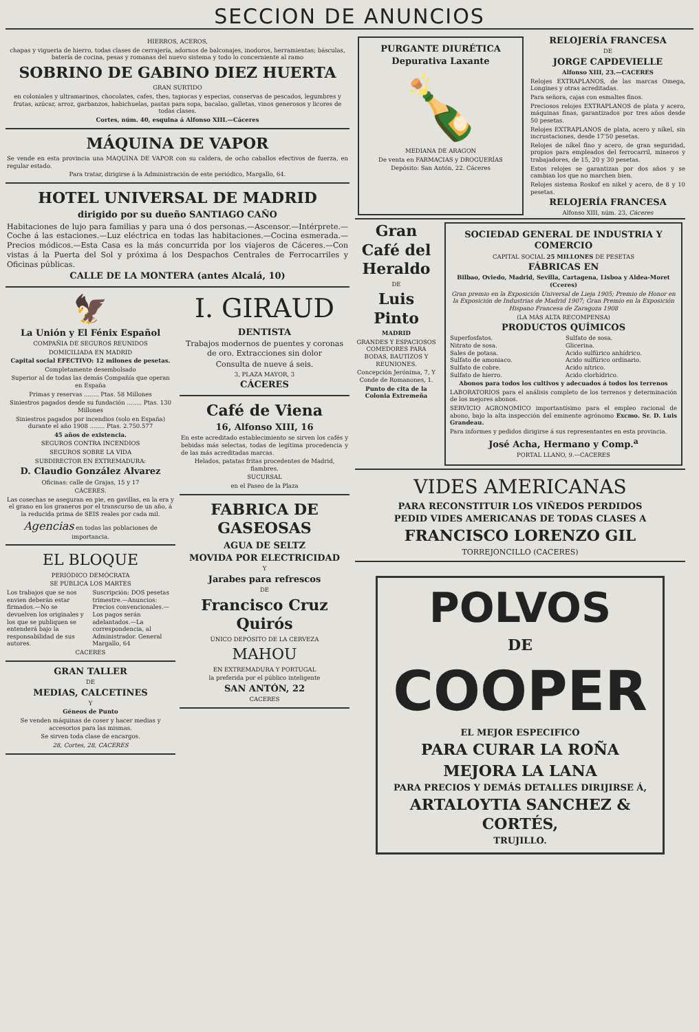SECCION DE ANUNCIOS
HIERROS, ACEROS,
chapas y vigueria de hierro, todas clases de cerrajería, adornos de balconajes, inodoros, herramientas; básculas, batería de cocina, pesas y romanas del nuevo sistema y todo lo concerniente al ramo
SOBRINO DE GABINO DIEZ HUERTA
GRAN SURTIDO
en coloniales y ultramarinos, chocolates, cafes, thes, tapiocas y especias, conservas de pescados, legumbres y frutas, azúcar, arroz, garbanzos, habichuelas, pastas para sopa, bacalao, galletas, vinos generosos y licores de todas clases.
Cortes, núm. 40, esquina á Alfonso XIII.—Cáceres
MÁQUINA DE VAPOR
Se vende en esta provincia una MAQUINA DE VAPOR con su caldera, de ocho caballos efectivos de fuerza, en regular estado.
Para tratar, dirigirse á la Administración de este periódico, Margallo, 64.
HOTEL UNIVERSAL DE MADRID
dirigido por su dueño SANTIAGO CAÑO
Habitaciones de lujo para familias y para una ó dos personas.—Ascensor.—Intérprete.—Coche á las estaciones.—Luz eléctrica en todas las habitaciones.—Cocina esmerada.—Precios módicos.—Esta Casa es la más concurrida por los viajeros de Cáceres.—Con vistas á la Puerta del Sol y próxima á los Despachos Centrales de Ferrocarriles y Oficinas públicas.
CALLE DE LA MONTERA (antes Alcalá, 10)
🦅
La Unión y El Fénix Español
COMPAÑIA DE SEGUROS REUNIDOS
DOMICILIADA EN MADRID
Capital social EFECTIVO: 12 milones de pesetas.
Completamente desembolsado
Superior al de todas las demás Compañía que operan en España
Primas y reservas ........ Ptas. 58 Millones
Siniestros pagados desde su fundación ........ Ptas. 130 Millones
Siniestros pagados por incendios (solo en España) durante el año 1908 ........ Ptas. 2.750.577
45 años de existencia.
SEGUROS CONTRA INCENDIOS
SEGUROS SOBRE LA VIDA
SUBDIRECTOR EN EXTREMADURA:
D. Claudio González Alvarez
Oficinas: calle de Grajas, 15 y 17
CÁCERES.
Las cosechas se aseguran en pie, en gavillas, en la era y el grano en los graneros por el transcurso de un año, á la reducida prima de SEIS reales por cada mil.
Agencias en todas las poblaciones de importancia.
EL BLOQUE
PERIÓDICO DEMÓCRATA
SE PUBLICA LOS MARTES
Los trabajos que se nos envien deberán estar firmados.—No se devuelven los originales y los que se publiquen se entenderá bajo la responsabilidad de sus autores.
Suscripción: DOS pesetas trimestre.—Anuncios: Precios convencionales.—Los pagos serán adelantados.—La correspondencia, al Administrador. General Margallo, 64
CACERES
GRAN TALLER
DE
MEDIAS, CALCETINES
Y
Géneos de Punto
Se venden máquinas de coser y hacer medias y accesorios para las mismas.
Se sirven toda clase de encargos.
28, Cortes, 28, CACERES
I. GIRAUD
DENTISTA
Trabajos modernos de puentes y coronas de oro. Extracciones sin dolor
Consulta de nueve á seis.
3, PLAZA MAYOR, 3
CÁCERES
Café de Viena
16, Alfonso XIII, 16
En este acreditado establecimiento se sirven los cafés y bebidas más selectas, todas de legítima procedencia y de las más acreditadas marcas.
Helados, patatas fritas procedentes de Madrid, fiambres.
SUCURSAL
en el Paseo de la Plaza
FABRICA DE GASEOSAS
AGUA DE SELTZ
MOVIDA POR ELECTRICIDAD
Y
Jarabes para refrescos
DE
Francisco Cruz Quirós
ÚNICO DEPÓSITO DE LA CERVEZA
MAHOU
EN EXTREMADURA Y PORTUGAL
la preferida por el público inteligente
SAN ANTÓN, 22
CACERES
PURGANTE DIURÉTICA
Depurativa Laxante
🍾
MEDIANA DE ARAGON
De venta en FARMACIAS y DROGUERÍAS
Depósito: San Antón, 22. Cáceres
RELOJERÍA FRANCESA
DE
JORGE CAPDEVIELLE
Alfonso XIII, 23.—CACERES
Relojes EXTRAPLANOS, de las marcas Omega, Longines y otras acreditadas.
Para señora, cajas con esmaltes finos.
Preciosos relojes EXTRAPLANOS de plata y acero, máquinas finas, garantizados por tres años desde 50 pesetas.
Relojes EXTRAPLANOS de plata, acero y níkel, sin incrustaciones, desde 17'50 pesetas.
Relojes de níkel fino y acero, de gran seguridad, propios para empleados del ferrocarril, mineros y trabajadores, de 15, 20 y 30 pesetas.
Estos relojes se garantizan por dos años y se cambian los que no marchen bien.
Relojes sistema Roskof en nikel y acero, de 8 y 10 pesetas.
RELOJERÍA FRANCESA
Alfonso XIII, núm. 23, Cáceres
Gran Café del Heraldo
DE
Luis Pinto
MADRID
GRANDES Y ESPACIOSOS COMEDORES PARA BODAS, BAUTIZOS Y REUNIONES.
Concepción Jerónima, 7, Y Conde de Romanones, 1.
Punto de cita de la Colonia Extremeña
SOCIEDAD GENERAL DE INDUSTRIA Y COMERCIO
CAPITAL SOCIAL 25 MILLONES DE PESETAS
FÁBRICAS EN
Bilbao, Oviedo, Madrid, Sevilla, Cartagena, Lisboa y Aldea-Moret (Cceres)
Gran premio en la Exposición Universal de Lieja 1905; Premio de Honor en la Exposición de Industrias de Madrid 1907; Gran Premio en la Exposición Hispano Francesa de Zaragoza 1908
(LA MÁS ALTA RECOMPENSA)
PRODUCTOS QUÍMICOS
Superfosfatos.
Nitrato de sosa.
Sales de potasa.
Sulfato de amoniaco.
Sulfato de cobre.
Sulfato de hierro.
Sulfato de sosa.
Glicerina.
Acido sulfúrico anhídrico.
Acido sulfúrico ordinario.
Acido nítrico.
Acido clorhídrico.
Abonos para todos los cultivos y adecuados á todos los terrenos
LABORATORIOS para el análisis completo de los terrenos y determinación de los mejores abonos.
SERVICIO AGRONOMICO importantísimo para el empleo racional de abono, bajo la alta inspección del eminente agrónomo Excmo. Sr. D. Luis Grandeau.
Para informes y pedidos dirigirse á sus representantes en esta provincia.
José Acha, Hermano y Comp.<sup>a</sup>
PORTAL LLANO, 9.—CACERES
VIDES AMERICANAS
PARA RECONSTITUIR LOS VIÑEDOS PERDIDOS
PEDID VIDES AMERICANAS DE TODAS CLASES A
FRANCISCO LORENZO GIL
TORREJONCILLO (CACERES)
POLVOS
DE
COOPER
EL MEJOR ESPECIFICO
PARA CURAR LA ROÑA
MEJORA LA LANA
PARA PRECIOS Y DEMÁS DETALLES DIRIJIRSE Á,
ARTALOYTIA SANCHEZ & CORTÉS,
TRUJILLO.